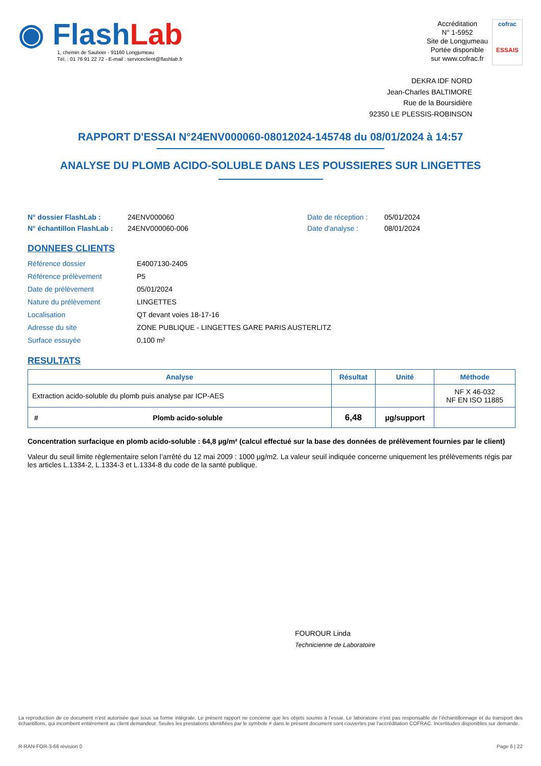◉ FlashLab
1, chemin de Saulxier - 91160 Longjumeau
Tél. : 01 76 91 22 72 - E-mail : serviceclient@flashlab.fr
Accréditation
N° 1-5952
Site de Longjumeau
Portée disponible
sur www.cofrac.fr
cofrac
ESSAIS
DEKRA IDF NORD
Jean-Charles BALTIMORE
Rue de la Boursidière
92350 LE PLESSIS-ROBINSON
RAPPORT D'ESSAI N°24ENV000060-08012024-145748 du 08/01/2024 à 14:57
ANALYSE DU PLOMB ACIDO-SOLUBLE DANS LES POUSSIERES SUR LINGETTES
N° dossier FlashLab :
N° échantillon FlashLab :
24ENV000060
24ENV000060-006
Date de réception :
Date d'analyse :
05/01/2024
08/01/2024
DONNEES CLIENTS
| Référence dossier | E4007130-2405 |
| Référence prélèvement | P5 |
| Date de prélèvement | 05/01/2024 |
| Nature du prélèvement | LINGETTES |
| Localisation | QT devant voies 18-17-16 |
| Adresse du site | ZONE PUBLIQUE - LINGETTES GARE PARIS AUSTERLITZ |
| Surface essuyée | 0,100 m² |
RESULTATS
| Analyse | | Résultat | Unité | Méthode |
| --- | --- | --- | --- | --- |
| Extraction acido-soluble du plomb puis analyse par ICP-AES | | | | NF X 46-032 NF EN ISO 11885 |
| # | Plomb acido-soluble | 6,48 | µg/support | |
Concentration surfacique en plomb acido-soluble : 64,8 µg/m² (calcul effectué sur la base des données de prélèvement fournies par le client)
Valeur du seuil limite règlementaire selon l’arrêté du 12 mai 2009 : 1000 µg/m2. La valeur seuil indiquée concerne uniquement les prélèvements régis par les articles L.1334-2, L.1334-3 et L.1334-8 du code de la santé publique.
FOUROUR Linda
Technicienne de Laboratoire
La reproduction de ce document n’est autorisée que sous sa forme intégrale. Le présent rapport ne concerne que les objets soumis à l’essai. Le laboratoire n’est pas responsable de l’échantillonnage et du transport des échantillons, qui incombent entièrement au client demandeur. Seules les prestations identifiées par le symbole # dans le présent document sont couvertes par l’accréditation COFRAC. Incertitudes disponibles sur demande.
R-RAN-FOR-3-66 révision 0 Page 6 | 22